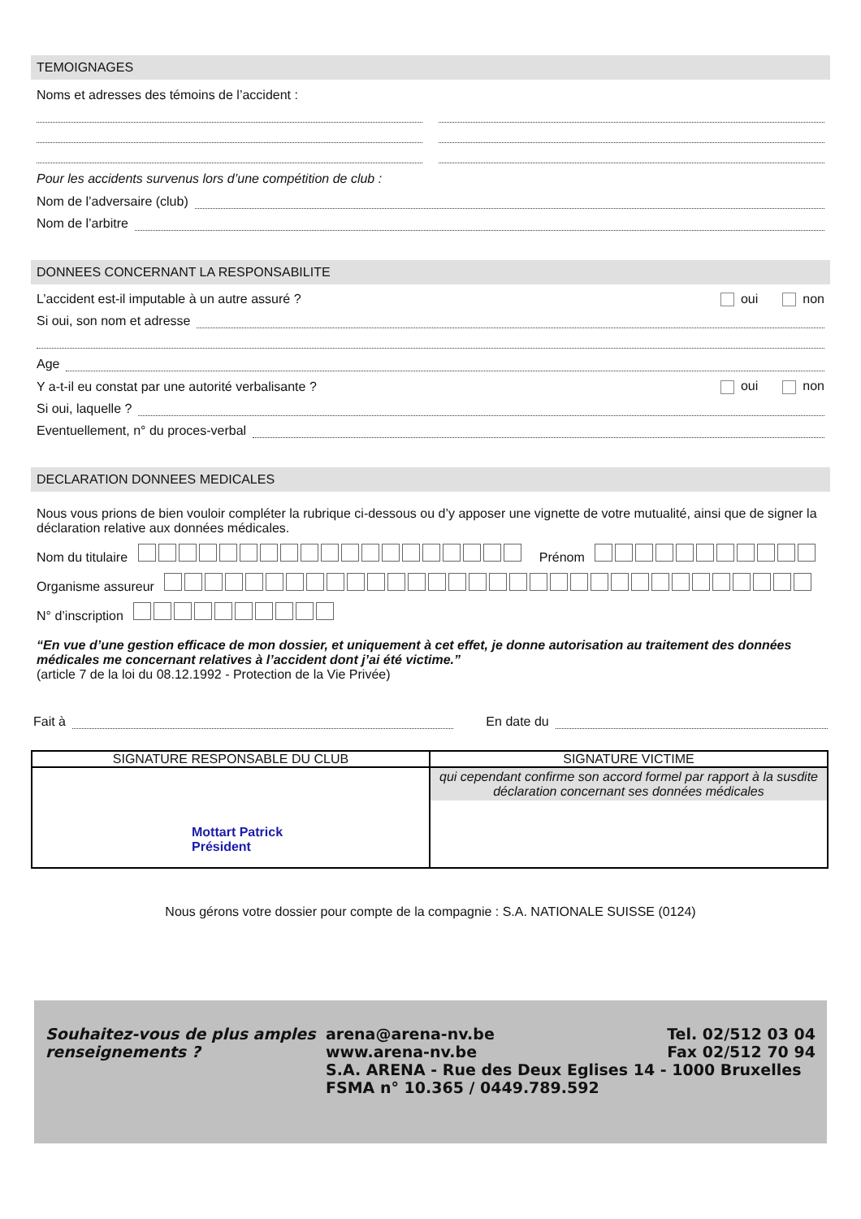TEMOIGNAGES
Noms et adresses des témoins de l’accident :
Pour les accidents survenus lors d’une compétition de club :
Nom de l’adversaire (club)
Nom de l’arbitre
DONNEES CONCERNANT LA RESPONSABILITE
L’accident est-il imputable à un autre assuré ? oui non
Si oui, son nom et adresse
Age
Y a-t-il eu constat par une autorité verbalisante ? oui non
Si oui, laquelle ?
Eventuellement, n° du proces-verbal
DECLARATION DONNEES MEDICALES
Nous vous prions de bien vouloir compléter la rubrique ci-dessous ou d’y apposer une vignette de votre mutualité, ainsi que de signer la déclaration relative aux données médicales.
Nom du titulaire Prénom
Organisme assureur
N° d’inscription
“En vue d’une gestion efficace de mon dossier, et uniquement à cet effet, je donne autorisation au traitement des données médicales me concernant relatives à l’accident dont j’ai été victime.”
(article 7 de la loi du 08.12.1992 - Protection de la Vie Privée)
Fait à En date du
| SIGNATURE RESPONSABLE DU CLUB | SIGNATURE VICTIME |
| --- | --- |
| Mottart Patrick Président | qui cependant confirme son accord formel par rapport à la susdite déclaration concernant ses données médicales |
Nous gérons votre dossier pour compte de la compagnie : S.A. NATIONALE SUISSE (0124)
Souhaitez-vous de plus amples renseignements ?
arena@arena-nv.be
www.arena-nv.be Tel. 02/512 03 04
Fax 02/512 70 94
S.A. ARENA - Rue des Deux Eglises 14 - 1000 Bruxelles
FSMA n° 10.365 / 0449.789.592